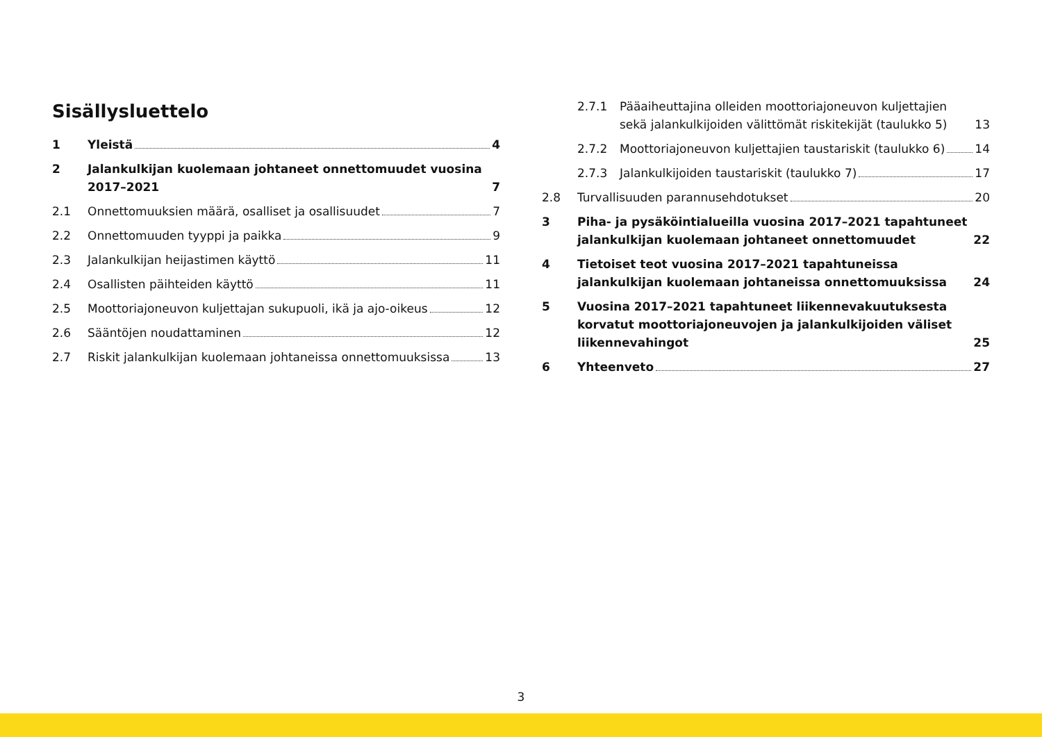Sisällysluettelo
1 Yleistä 4
2 Jalankulkijan kuolemaan johtaneet onnettomuudet vuosina 2017–2021 7
2.1 Onnettomuuksien määrä, osalliset ja osallisuudet 7
2.2 Onnettomuuden tyyppi ja paikka 9
2.3 Jalankulkijan heijastimen käyttö 11
2.4 Osallisten päihteiden käyttö 11
2.5 Moottoriajoneuvon kuljettajan sukupuoli, ikä ja ajo-oikeus 12
2.6 Sääntöjen noudattaminen 12
2.7 Riskit jalankulkijan kuolemaan johtaneissa onnettomuuksissa 13
2.7.1 Pääaiheuttajina olleiden moottoriajoneuvon kuljettajien sekä jalankulkijoiden välittömät riskitekijät (taulukko 5) 13
2.7.2 Moottoriajoneuvon kuljettajien taustariskit (taulukko 6) 14
2.7.3 Jalankulkijoiden taustariskit (taulukko 7) 17
2.8 Turvallisuuden parannusehdotukset 20
3 Piha- ja pysäköintialueilla vuosina 2017–2021 tapahtuneet jalankulkijan kuolemaan johtaneet onnettomuudet 22
4 Tietoiset teot vuosina 2017–2021 tapahtuneissa jalankulkijan kuolemaan johtaneissa onnettomuuksissa 24
5 Vuosina 2017–2021 tapahtuneet liikennevakuutuksesta korvatut moottoriajoneuvojen ja jalankulkijoiden väliset liikennevahingot 25
6 Yhteenveto 27
3